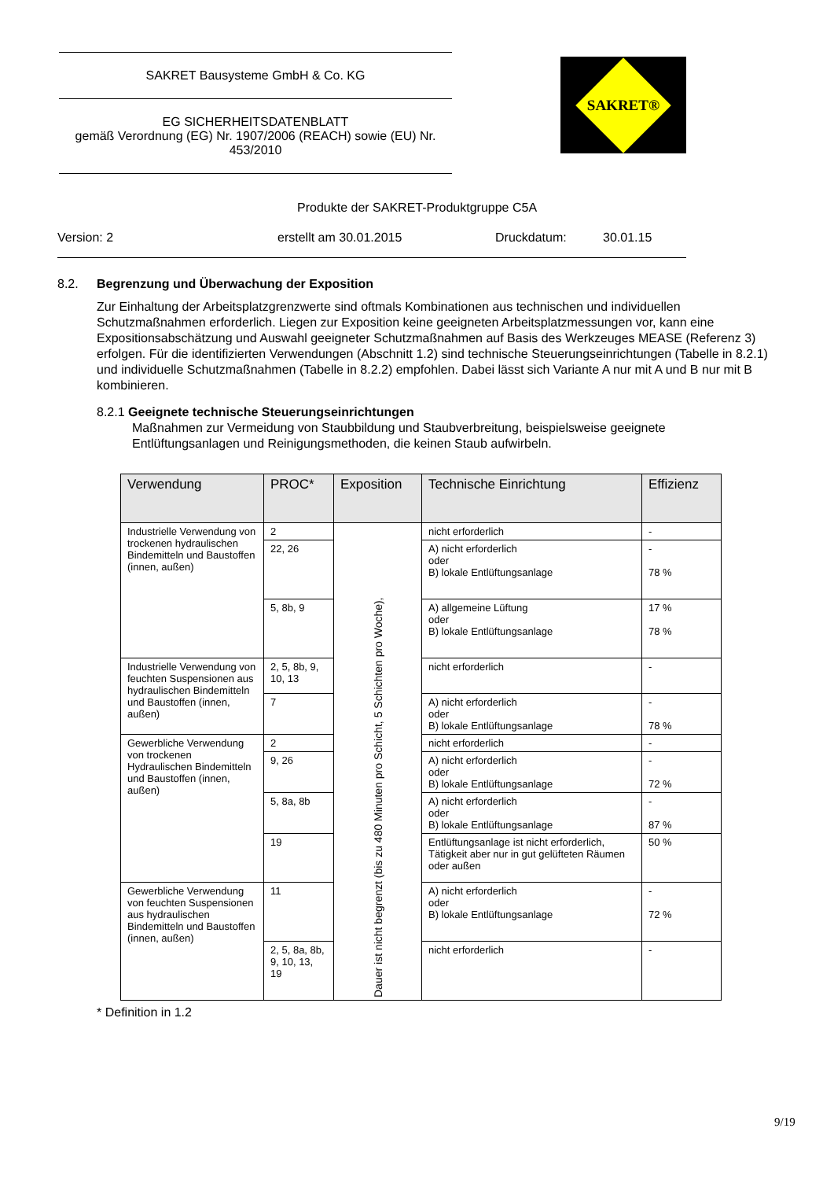SAKRET Bausysteme GmbH & Co. KG
EG SICHERHEITSDATENBLATT
gemäß Verordnung (EG) Nr. 1907/2006 (REACH) sowie (EU) Nr. 453/2010
SAKRET®
Produkte der SAKRET-Produktgruppe C5A
Version: 2 erstellt am 30.01.2015 Druckdatum: 30.01.15
8.2. Begrenzung und Überwachung der Exposition
Zur Einhaltung der Arbeitsplatzgrenzwerte sind oftmals Kombinationen aus technischen und individuellen Schutzmaßnahmen erforderlich. Liegen zur Exposition keine geeigneten Arbeitsplatzmessungen vor, kann eine Expositionsabschätzung und Auswahl geeigneter Schutzmaßnahmen auf Basis des Werkzeuges MEASE (Referenz 3) erfolgen. Für die identifizierten Verwendungen (Abschnitt 1.2) sind technische Steuerungseinrichtungen (Tabelle in 8.2.1) und individuelle Schutzmaßnahmen (Tabelle in 8.2.2) empfohlen. Dabei lässt sich Variante A nur mit A und B nur mit B kombinieren.
8.2.1 Geeignete technische Steuerungseinrichtungen
Maßnahmen zur Vermeidung von Staubbildung und Staubverbreitung, beispielsweise geeignete
Entlüftungsanlagen und Reinigungsmethoden, die keinen Staub aufwirbeln.
| Verwendung | PROC* | Exposition | Technische Einrichtung | Effizienz |
| --- | --- | --- | --- | --- |
| Industrielle Verwendung von trockenen hydraulischen Bindemitteln und Baustoffen (innen, außen) | 2 | Dauer ist nicht begrenzt (bis zu 480 Minuten pro Schicht, 5 Schichten pro Woche), | nicht erforderlich | - |
| | 22, 26 | | A) nicht erforderlich oder B) lokale Entlüftungsanlage | - 78 % |
| | 5, 8b, 9 | | A) allgemeine Lüftung oder B) lokale Entlüftungsanlage | 17 % 78 % |
| Industrielle Verwendung von feuchten Suspensionen aus hydraulischen Bindemitteln und Baustoffen (innen, außen) | 2, 5, 8b, 9, 10, 13 | | nicht erforderlich | - |
| | 7 | | A) nicht erforderlich oder B) lokale Entlüftungsanlage | - 78 % |
| Gewerbliche Verwendung von trockenen Hydraulischen Bindemitteln und Baustoffen (innen, außen) | 2 | | nicht erforderlich | - |
| | 9, 26 | | A) nicht erforderlich oder B) lokale Entlüftungsanlage | - 72 % |
| | 5, 8a, 8b | | A) nicht erforderlich oder B) lokale Entlüftungsanlage | - 87 % |
| | 19 | | Entlüftungsanlage ist nicht erforderlich, Tätigkeit aber nur in gut gelüfteten Räumen oder außen | 50 % |
| Gewerbliche Verwendung von feuchten Suspensionen aus hydraulischen Bindemitteln und Baustoffen (innen, außen) | 11 | | A) nicht erforderlich oder B) lokale Entlüftungsanlage | - 72 % |
| | 2, 5, 8a, 8b, 9, 10, 13, 19 | | nicht erforderlich | - |
* Definition in 1.2
9/19